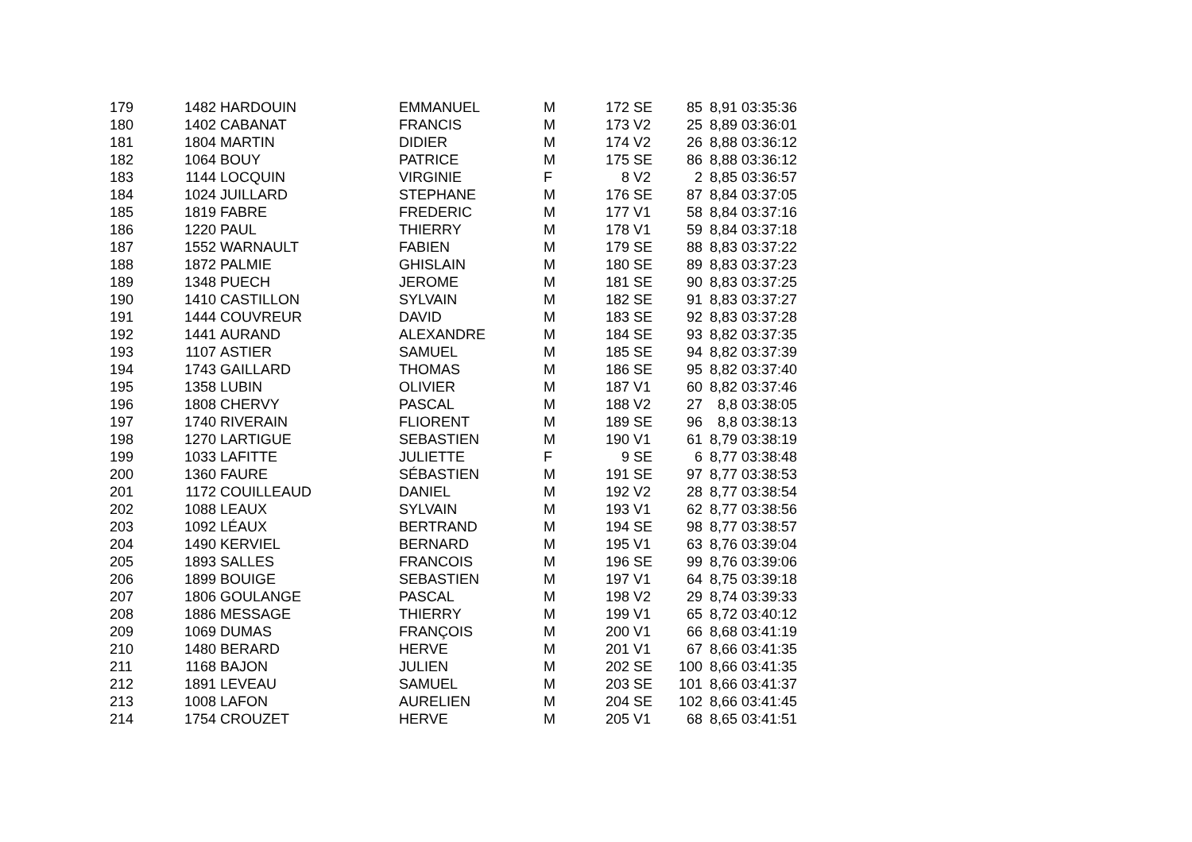| 179 | 1482 | HARDOUIN | EMMANUEL | M | 172 | SE | 85 | 8,91 | 03:35:36 |
| 180 | 1402 | CABANAT | FRANCIS | M | 173 | V2 | 25 | 8,89 | 03:36:01 |
| 181 | 1804 | MARTIN | DIDIER | M | 174 | V2 | 26 | 8,88 | 03:36:12 |
| 182 | 1064 | BOUY | PATRICE | M | 175 | SE | 86 | 8,88 | 03:36:12 |
| 183 | 1144 | LOCQUIN | VIRGINIE | F | 8 | V2 | 2 | 8,85 | 03:36:57 |
| 184 | 1024 | JUILLARD | STEPHANE | M | 176 | SE | 87 | 8,84 | 03:37:05 |
| 185 | 1819 | FABRE | FREDERIC | M | 177 | V1 | 58 | 8,84 | 03:37:16 |
| 186 | 1220 | PAUL | THIERRY | M | 178 | V1 | 59 | 8,84 | 03:37:18 |
| 187 | 1552 | WARNAULT | FABIEN | M | 179 | SE | 88 | 8,83 | 03:37:22 |
| 188 | 1872 | PALMIE | GHISLAIN | M | 180 | SE | 89 | 8,83 | 03:37:23 |
| 189 | 1348 | PUECH | JEROME | M | 181 | SE | 90 | 8,83 | 03:37:25 |
| 190 | 1410 | CASTILLON | SYLVAIN | M | 182 | SE | 91 | 8,83 | 03:37:27 |
| 191 | 1444 | COUVREUR | DAVID | M | 183 | SE | 92 | 8,83 | 03:37:28 |
| 192 | 1441 | AURAND | ALEXANDRE | M | 184 | SE | 93 | 8,82 | 03:37:35 |
| 193 | 1107 | ASTIER | SAMUEL | M | 185 | SE | 94 | 8,82 | 03:37:39 |
| 194 | 1743 | GAILLARD | THOMAS | M | 186 | SE | 95 | 8,82 | 03:37:40 |
| 195 | 1358 | LUBIN | OLIVIER | M | 187 | V1 | 60 | 8,82 | 03:37:46 |
| 196 | 1808 | CHERVY | PASCAL | M | 188 | V2 | 27 | 8,8 | 03:38:05 |
| 197 | 1740 | RIVERAIN | FLIORENT | M | 189 | SE | 96 | 8,8 | 03:38:13 |
| 198 | 1270 | LARTIGUE | SEBASTIEN | M | 190 | V1 | 61 | 8,79 | 03:38:19 |
| 199 | 1033 | LAFITTE | JULIETTE | F | 9 | SE | 6 | 8,77 | 03:38:48 |
| 200 | 1360 | FAURE | SÉBASTIEN | M | 191 | SE | 97 | 8,77 | 03:38:53 |
| 201 | 1172 | COUILLEAUD | DANIEL | M | 192 | V2 | 28 | 8,77 | 03:38:54 |
| 202 | 1088 | LEAUX | SYLVAIN | M | 193 | V1 | 62 | 8,77 | 03:38:56 |
| 203 | 1092 | LÉAUX | BERTRAND | M | 194 | SE | 98 | 8,77 | 03:38:57 |
| 204 | 1490 | KERVIEL | BERNARD | M | 195 | V1 | 63 | 8,76 | 03:39:04 |
| 205 | 1893 | SALLES | FRANCOIS | M | 196 | SE | 99 | 8,76 | 03:39:06 |
| 206 | 1899 | BOUIGE | SEBASTIEN | M | 197 | V1 | 64 | 8,75 | 03:39:18 |
| 207 | 1806 | GOULANGE | PASCAL | M | 198 | V2 | 29 | 8,74 | 03:39:33 |
| 208 | 1886 | MESSAGE | THIERRY | M | 199 | V1 | 65 | 8,72 | 03:40:12 |
| 209 | 1069 | DUMAS | FRANÇOIS | M | 200 | V1 | 66 | 8,68 | 03:41:19 |
| 210 | 1480 | BERARD | HERVE | M | 201 | V1 | 67 | 8,66 | 03:41:35 |
| 211 | 1168 | BAJON | JULIEN | M | 202 | SE | 100 | 8,66 | 03:41:35 |
| 212 | 1891 | LEVEAU | SAMUEL | M | 203 | SE | 101 | 8,66 | 03:41:37 |
| 213 | 1008 | LAFON | AURELIEN | M | 204 | SE | 102 | 8,66 | 03:41:45 |
| 214 | 1754 | CROUZET | HERVE | M | 205 | V1 | 68 | 8,65 | 03:41:51 |